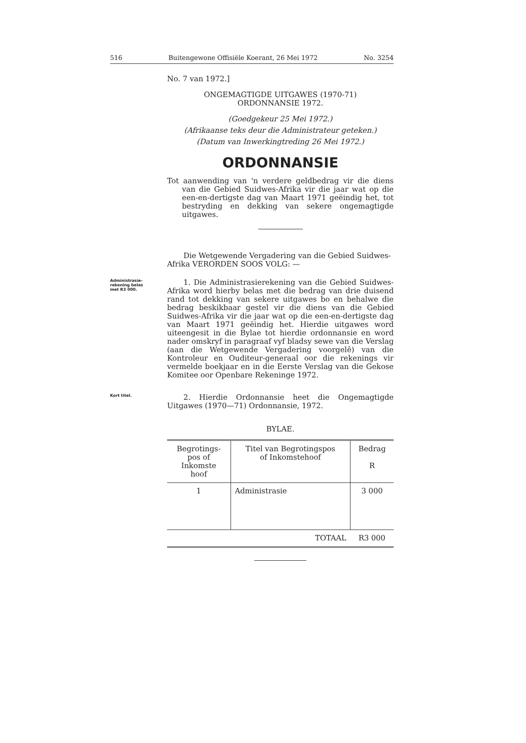516 Buitengewone Offisiële Koerant, 26 Mei 1972 No. 3254
No. 7 van 1972.]
ONGEMAGTIGDE UITGAWES (1970-71)
ORDONNANSIE 1972.
(Goedgekeur 25 Mei 1972.)
(Afrikaanse teks deur die Administrateur geteken.)
(Datum van Inwerkingtreding 26 Mei 1972.)
ORDONNANSIE
Tot aanwending van 'n verdere geldbedrag vir die diens van die Gebied Suidwes-Afrika vir die jaar wat op die een-en-dertigste dag van Maart 1971 geëindig het, tot bestryding en dekking van sekere ongemagtigde uitgawes.
Die Wetgewende Vergadering van die Gebied Suidwes-Afrika VERORDEN SOOS VOLG: —
Administrasie-
rekening belas
met R3 000.
1. Die Administrasierekening van die Gebied Suidwes-Afrika word hierby belas met die bedrag van drie duisend rand tot dekking van sekere uitgawes bo en behalwe die bedrag beskikbaar gestel vir die diens van die Gebied Suidwes-Afrika vir die jaar wat op die een-en-dertigste dag van Maart 1971 geëindig het. Hierdie uitgawes word uiteengesit in die Bylae tot hierdie ordonnansie en word nader omskryf in paragraaf vyf bladsy sewe van die Verslag (aan die Wetgewende Vergadering voorgelê) van die Kontroleur en Ouditeur-generaal oor die rekenings vir vermelde boekjaar en in die Eerste Verslag van die Gekose Komitee oor Openbare Rekeninge 1972.
Kort titel.
2. Hierdie Ordonnansie heet die Ongemagtigde Uitgawes (1970—71) Ordonnansie, 1972.
BYLAE.
| Begrotings- pos of Inkomste hoof | Titel van Begrotingspos of Inkomstehoof | Bedrag R |
| --- | --- | --- |
| 1 | Administrasie | 3 000 |
| | TOTAAL | R3 000 |